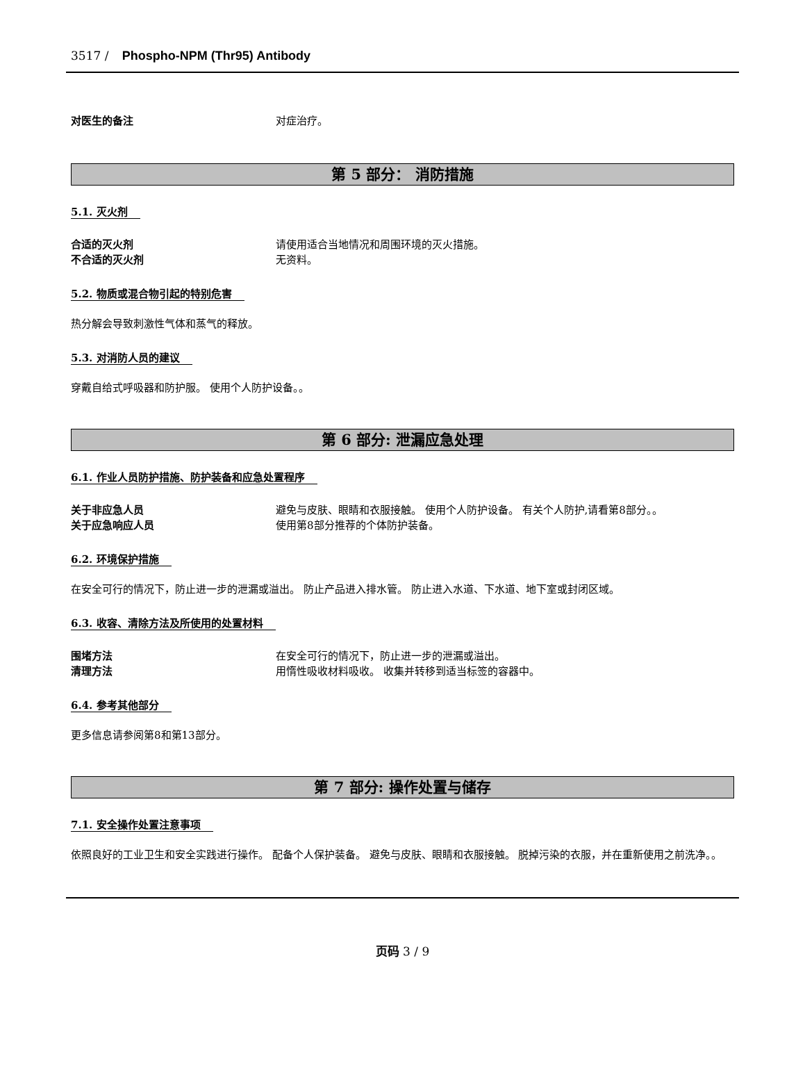3517 / Phospho-NPM (Thr95) Antibody
对医生的备注 对症治疗。
第 5 部分： 消防措施
5.1. 灭火剂
合适的灭火剂 请使用适合当地情况和周围环境的灭火措施。
不合适的灭火剂 无资料。
5.2. 物质或混合物引起的特别危害
热分解会导致刺激性气体和蒸气的释放。
5.3. 对消防人员的建议
穿戴自给式呼吸器和防护服。 使用个人防护设备。。
第 6 部分: 泄漏应急处理
6.1. 作业人员防护措施、防护装备和应急处置程序
关于非应急人员 避免与皮肤、眼睛和衣服接触。 使用个人防护设备。 有关个人防护,请看第8部分。。
关于应急响应人员 使用第8部分推荐的个体防护装备。
6.2. 环境保护措施
在安全可行的情况下，防止进一步的泄漏或溢出。 防止产品进入排水管。 防止进入水道、下水道、地下室或封闭区域。
6.3. 收容、清除方法及所使用的处置材料
围堵方法 在安全可行的情况下，防止进一步的泄漏或溢出。
清理方法 用惰性吸收材料吸收。 收集并转移到适当标签的容器中。
6.4. 参考其他部分
更多信息请参阅第8和第13部分。
第 7 部分: 操作处置与储存
7.1. 安全操作处置注意事项
依照良好的工业卫生和安全实践进行操作。 配备个人保护装备。 避免与皮肤、眼睛和衣服接触。 脱掉污染的衣服，并在重新使用之前洗净。。
页码 3 / 9